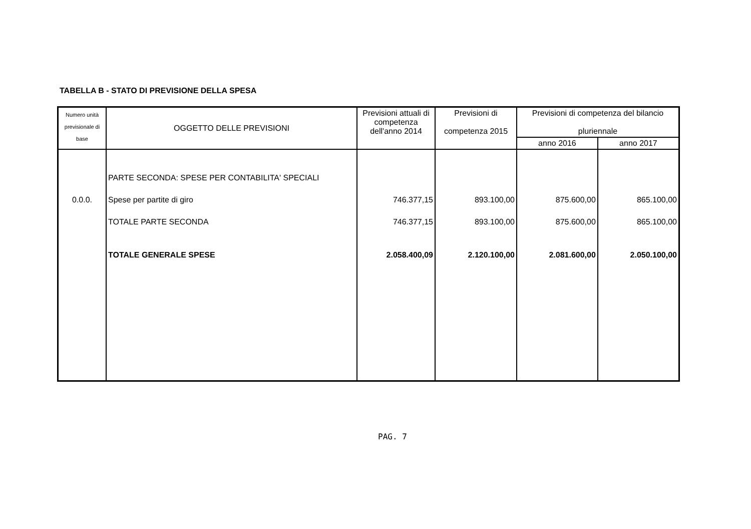TABELLA B - STATO DI PREVISIONE DELLA SPESA
| Numero unità previsionale di base | OGGETTO DELLE PREVISIONI | Previsioni attuali di competenza dell'anno 2014 | Previsioni di competenza 2015 | Previsioni di competenza del bilancio pluriennale | |
| --- | --- | --- | --- | --- | --- |
| | | | | anno 2016 | anno 2017 |
| | PARTE SECONDA: SPESE PER CONTABILITA' SPECIALI | | | | |
| 0.0.0. | Spese per partite di giro | 746.377,15 | 893.100,00 | 875.600,00 | 865.100,00 |
| | TOTALE PARTE SECONDA | 746.377,15 | 893.100,00 | 875.600,00 | 865.100,00 |
| | TOTALE GENERALE SPESE | 2.058.400,09 | 2.120.100,00 | 2.081.600,00 | 2.050.100,00 |
PAG. 7